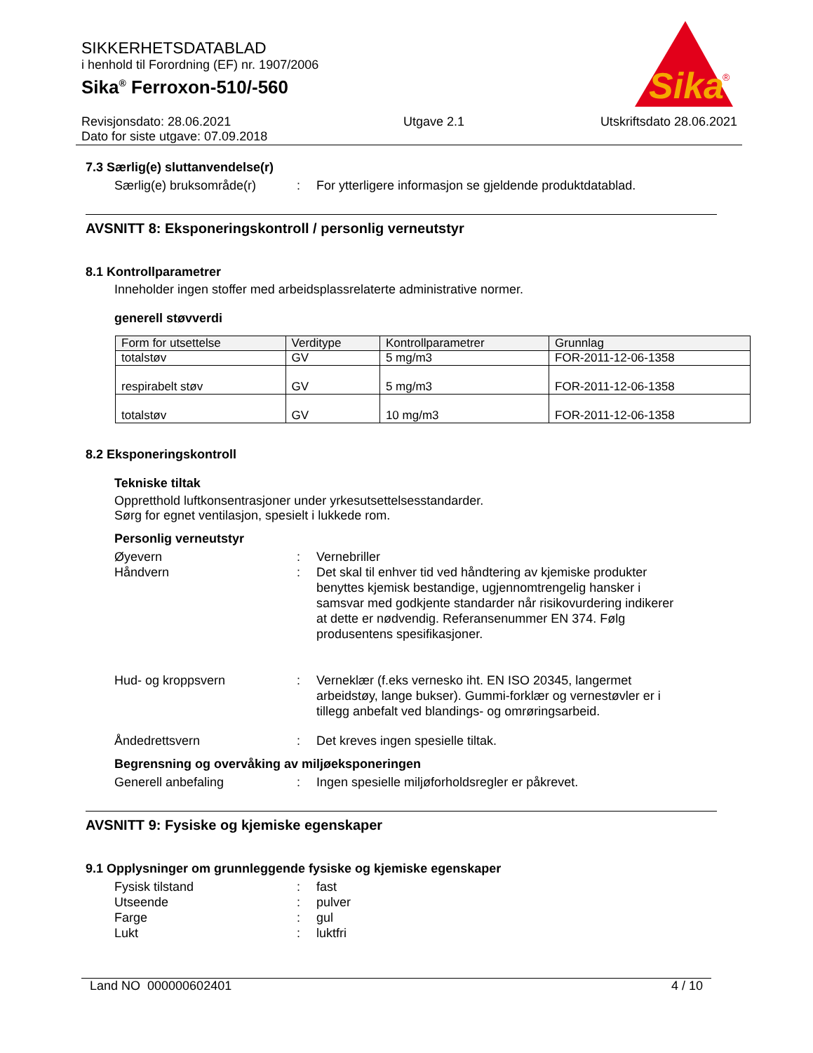SIKKERHETSDATABLAD
i henhold til Forordning (EF) nr. 1907/2006
Sika<sup>®</sup> Ferroxon-510/-560
Sika
®
Revisjonsdato: 28.06.2021
Dato for siste utgave: 07.09.2018
Utgave 2.1 Utskriftsdato 28.06.2021
7.3 Særlig(e) sluttanvendelse(r)
Særlig(e) bruksområde(r) : For ytterligere informasjon se gjeldende produktdatablad.
AVSNITT 8: Eksponeringskontroll / personlig verneutstyr
8.1 Kontrollparametrer
Inneholder ingen stoffer med arbeidsplassrelaterte administrative normer.
generell støvverdi
| Form for utsettelse | Verditype | Kontrollparametrer | Grunnlag |
| --- | --- | --- | --- |
| totalstøv | GV | 5 mg/m3 | FOR-2011-12-06-1358 |
| respirabelt støv | GV | 5 mg/m3 | FOR-2011-12-06-1358 |
| totalstøv | GV | 10 mg/m3 | FOR-2011-12-06-1358 |
8.2 Eksponeringskontroll
Tekniske tiltak
Oppretthold luftkonsentrasjoner under yrkesutsettelsesstandarder.
Sørg for egnet ventilasjon, spesielt i lukkede rom.
Personlig verneutstyr
Øyevern : Vernebriller
Håndvern : Det skal til enhver tid ved håndtering av kjemiske produkter benyttes kjemisk bestandige, ugjennomtrengelig hansker i samsvar med godkjente standarder når risikovurdering indikerer at dette er nødvendig. Referansenummer EN 374. Følg produsentens spesifikasjoner.
Hud- og kroppsvern : Verneklær (f.eks vernesko iht. EN ISO 20345, langermet arbeidstøy, lange bukser). Gummi-forklær og vernestøvler er i tillegg anbefalt ved blandings- og omrøringsarbeid.
Åndedrettsvern : Det kreves ingen spesielle tiltak.
Begrensning og overvåking av miljøeksponeringen
Generell anbefaling : Ingen spesielle miljøforholdsregler er påkrevet.
AVSNITT 9: Fysiske og kjemiske egenskaper
9.1 Opplysninger om grunnleggende fysiske og kjemiske egenskaper
Fysisk tilstand : fast
Utseende : pulver
Farge : gul
Lukt : luktfri
Land NO 000000602401 4 / 10